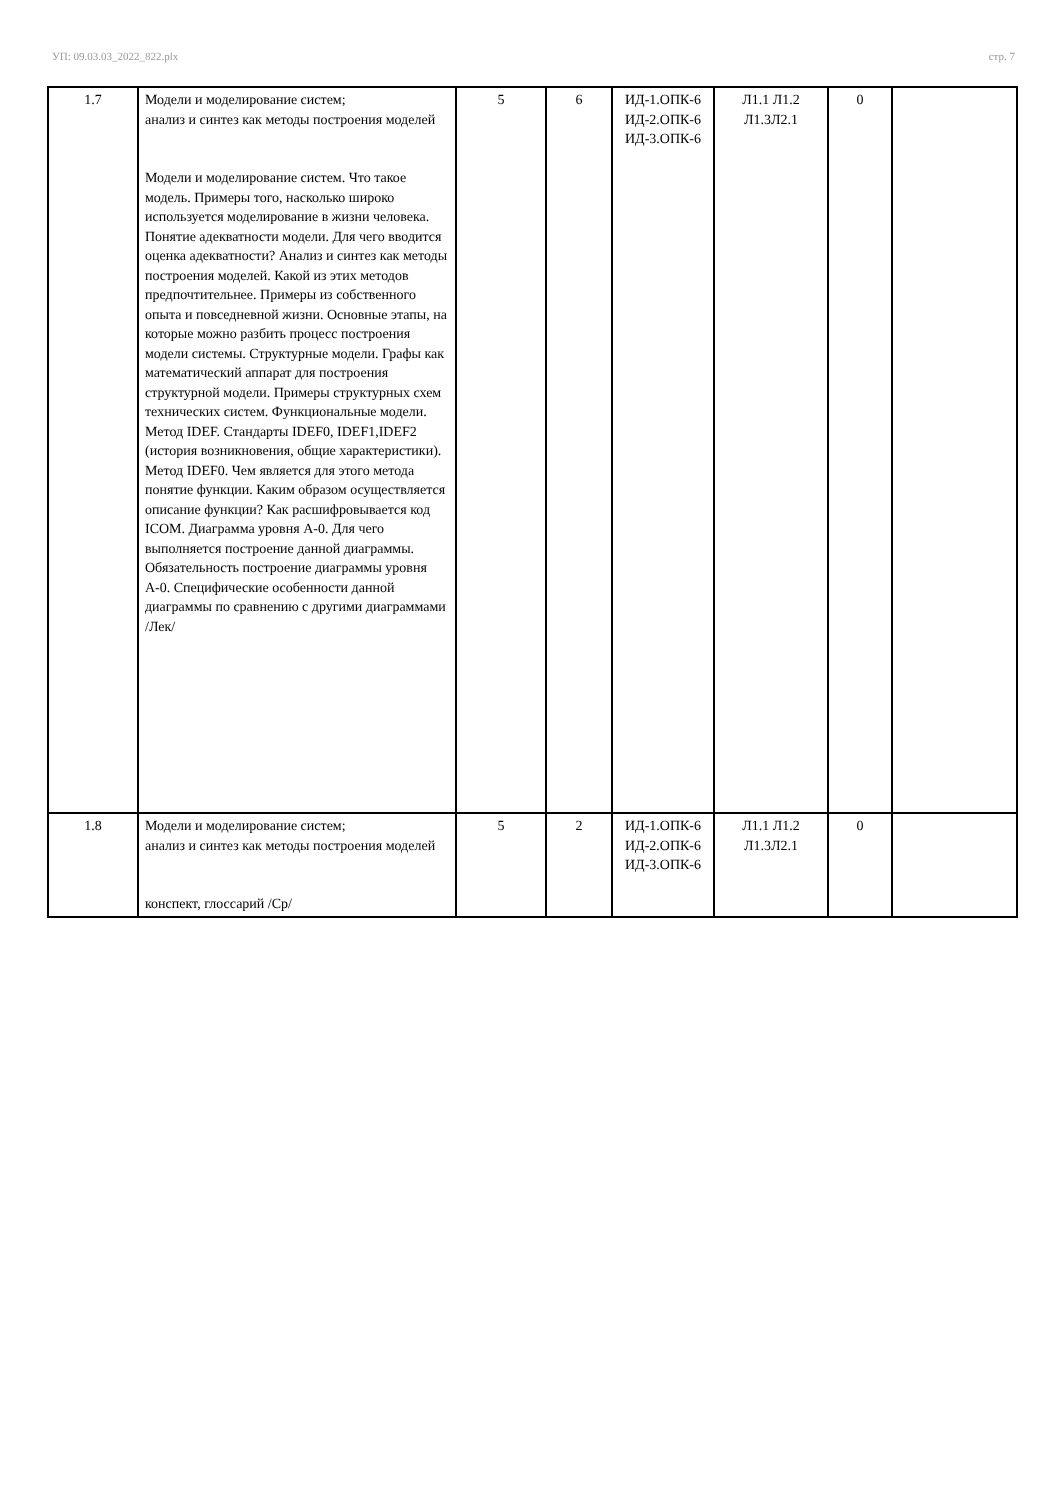УП: 09.03.03_2022_822.plx стр. 7
| 1.7 | Модели и моделирование систем; анализ и синтез как методы построения моделей Модели и моделирование систем. Что такое модель. Примеры того, насколько широко используется моделирование в жизни человека. Понятие адекватности модели. Для чего вводится оценка адекватности? Анализ и синтез как методы построения моделей. Какой из этих методов предпочтительнее. Примеры из собственного опыта и повседневной жизни. Основные этапы, на которые можно разбить процесс построения модели системы. Структурные модели. Графы как математический аппарат для построения структурной модели. Примеры структурных схем технических систем. Функциональные модели. Метод IDEF. Стандарты IDEF0, IDEF1,IDEF2 (история возникновения, общие характеристики). Метод IDEF0. Чем является для этого метода понятие функции. Каким образом осуществляется описание функции? Как расшифровывается код ICOM. Диаграмма уровня А-0. Для чего выполняется построение данной диаграммы. Обязательность построение диаграммы уровня А-0. Специфические особенности данной диаграммы по сравнению с другими диаграммами /Лек/ | 5 | 6 | ИД-1.ОПК-6 ИД-2.ОПК-6 ИД-3.ОПК-6 | Л1.1 Л1.2 Л1.3Л2.1 | 0 | |
| 1.8 | Модели и моделирование систем; анализ и синтез как методы построения моделей конспект, глоссарий /Ср/ | 5 | 2 | ИД-1.ОПК-6 ИД-2.ОПК-6 ИД-3.ОПК-6 | Л1.1 Л1.2 Л1.3Л2.1 | 0 | |